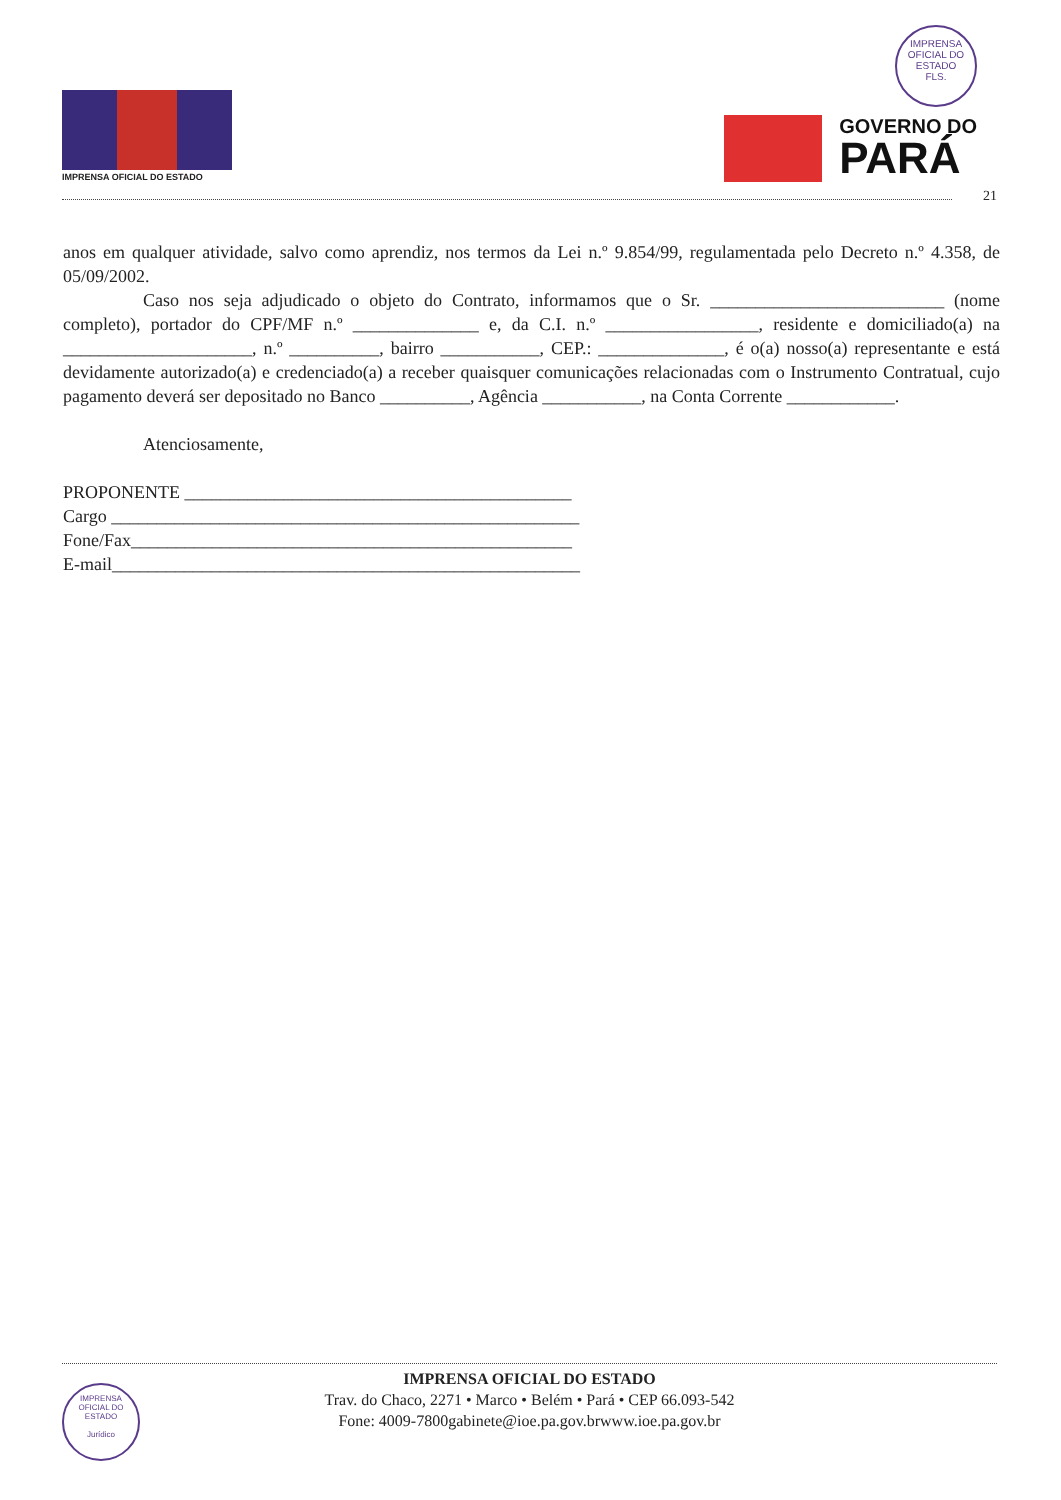IMPRENSA OFICIAL DO ESTADO
IMPRENSA OFICIAL DO ESTADO
FLS.
GOVERNO DO
PARÁ
21
anos em qualquer atividade, salvo como aprendiz, nos termos da Lei n.º 9.854/99, regulamentada pelo Decreto n.º 4.358, de 05/09/2002.
Caso nos seja adjudicado o objeto do Contrato, informamos que o Sr. __________________________ (nome completo), portador do CPF/MF n.º ______________ e, da C.I. n.º _________________, residente e domiciliado(a) na _____________________, n.º __________, bairro ___________, CEP.: ______________, é o(a) nosso(a) representante e está devidamente autorizado(a) e credenciado(a) a receber quaisquer comunicações relacionadas com o Instrumento Contratual, cujo pagamento deverá ser depositado no Banco __________, Agência ___________, na Conta Corrente ____________.
Atenciosamente,
PROPONENTE ___________________________________________
Cargo ____________________________________________________
Fone/Fax_________________________________________________
E-mail____________________________________________________
IMPRENSA OFICIAL DO ESTADO
Jurídico
IMPRENSA OFICIAL DO ESTADO
Trav. do Chaco, 2271 • Marco • Belém • Pará • CEP 66.093-542
Fone: 4009-7800gabinete@ioe.pa.gov.brwww.ioe.pa.gov.br